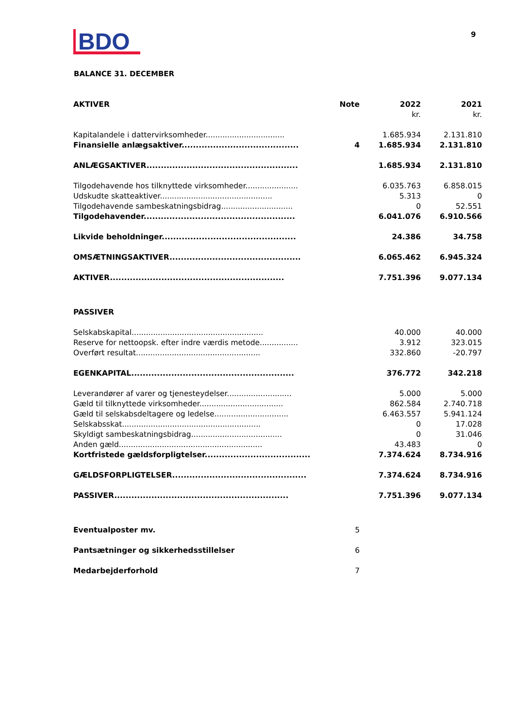BDO
9
BALANCE 31. DECEMBER
| AKTIVER | Note | 2022 | 2021 |
| --- | --- | --- | --- |
| | | kr. | kr. |
| Kapitalandele i dattervirksomheder................................. | | 1.685.934 | 2.131.810 |
| Finansielle anlægsaktiver......................................... | 4 | 1.685.934 | 2.131.810 |
| ANLÆGSAKTIVER..................................................... | | 1.685.934 | 2.131.810 |
| Tilgodehavende hos tilknyttede virksomheder...................... | | 6.035.763 | 6.858.015 |
| Udskudte skatteaktiver............................................... | | 5.313 | 0 |
| Tilgodehavende sambeskatningsbidrag.............................. | | 0 | 52.551 |
| Tilgodehavender..................................................... | | 6.041.076 | 6.910.566 |
| Likvide beholdninger............................................... | | 24.386 | 34.758 |
| OMSÆTNINGSAKTIVER.............................................. | | 6.065.462 | 6.945.324 |
| AKTIVER............................................................. | | 7.751.396 | 9.077.134 |
| PASSIVER | | | |
| Selskabskapital....................................................... | | 40.000 | 40.000 |
| Reserve for nettoopsk. efter indre værdis metode................ | | 3.912 | 323.015 |
| Overført resultat.................................................... | | 332.860 | -20.797 |
| EGENKAPITAL......................................................... | | 376.772 | 342.218 |
| Leverandører af varer og tjenesteydelser........................... | | 5.000 | 5.000 |
| Gæld til tilknyttede virksomheder................................... | | 862.584 | 2.740.718 |
| Gæld til selskabsdeltagere og ledelse............................... | | 6.463.557 | 5.941.124 |
| Selskabsskat.......................................................... | | 0 | 17.028 |
| Skyldigt sambeskatningsbidrag...................................... | | 0 | 31.046 |
| Anden gæld............................................................ | | 43.483 | 0 |
| Kortfristede gældsforpligtelser..................................... | | 7.374.624 | 8.734.916 |
| GÆLDSFORPLIGTELSER............................................... | | 7.374.624 | 8.734.916 |
| PASSIVER............................................................. | | 7.751.396 | 9.077.134 |
| Eventualposter mv. | 5 | | |
| Pantsætninger og sikkerhedsstillelser | 6 | | |
| Medarbejderforhold | 7 | | |